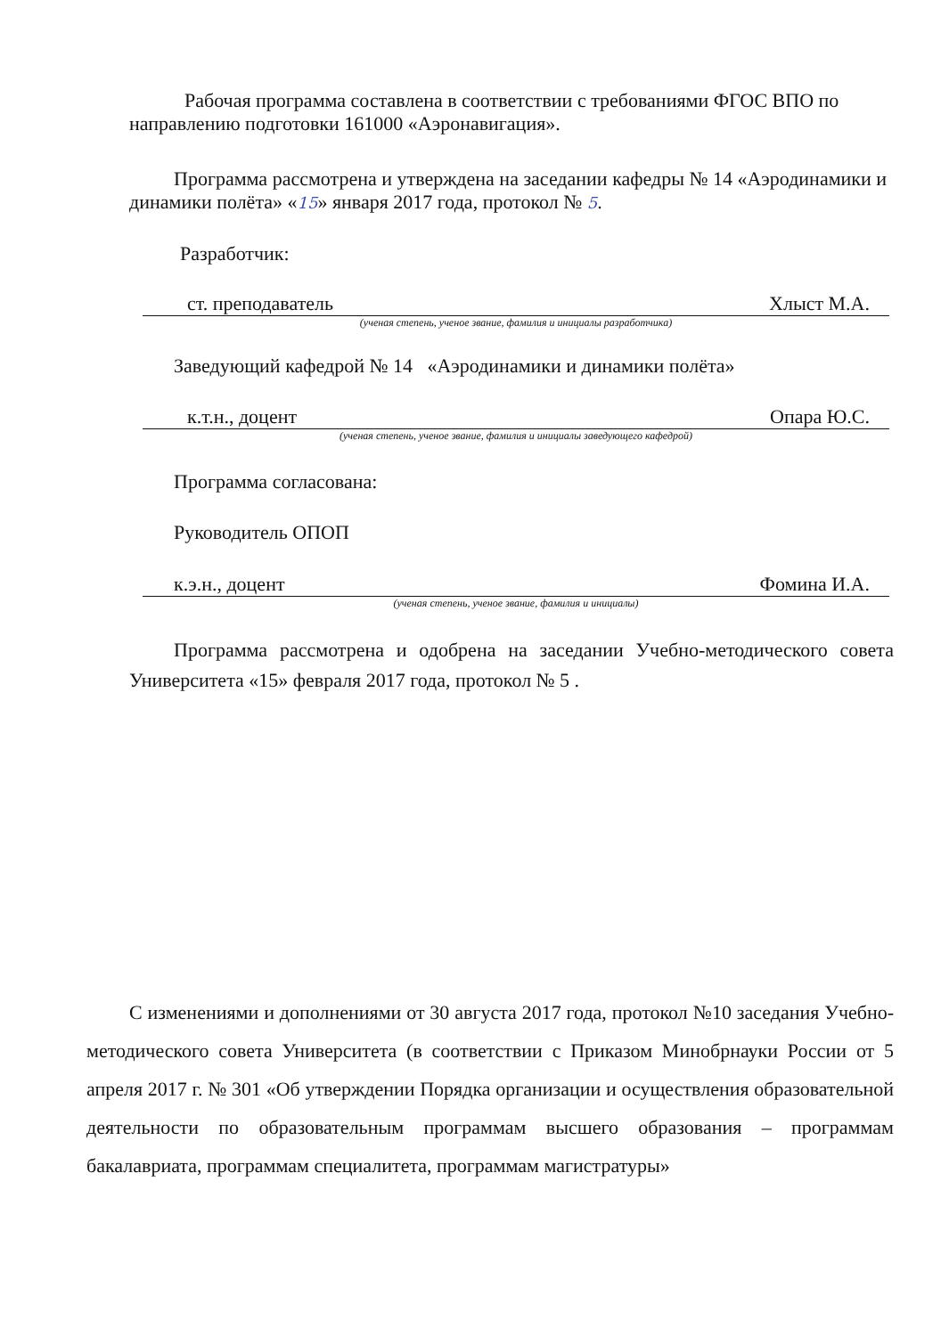Рабочая программа составлена в соответствии с требованиями ФГОС ВПО по направлению подготовки 161000 «Аэронавигация».
Программа рассмотрена и утверждена на заседании кафедры № 14 «Аэродинамики и динамики полёта» «15» января 2017 года, протокол № 5.
Разработчик:
ст. преподаватель Хлыст М.А.
(ученая степень, ученое звание, фамилия и инициалы разработчика)
Заведующий кафедрой № 14 «Аэродинамики и динамики полёта»
к.т.н., доцент Опара Ю.С.
(ученая степень, ученое звание, фамилия и инициалы заведующего кафедрой)
Программа согласована:
Руководитель ОПОП
к.э.н., доцент Фомина И.А.
(ученая степень, ученое звание, фамилия и инициалы)
Программа рассмотрена и одобрена на заседании Учебно-методического совета Университета «15» февраля 2017 года, протокол № 5 .
С изменениями и дополнениями от 30 августа 2017 года, протокол №10 заседания Учебно-методического совета Университета (в соответствии с Приказом Минобрнауки России от 5 апреля 2017 г. № 301 «Об утверждении Порядка организации и осуществления образовательной деятельности по образовательным программам высшего образования – программам бакалавриата, программам специалитета, программам магистратуры»